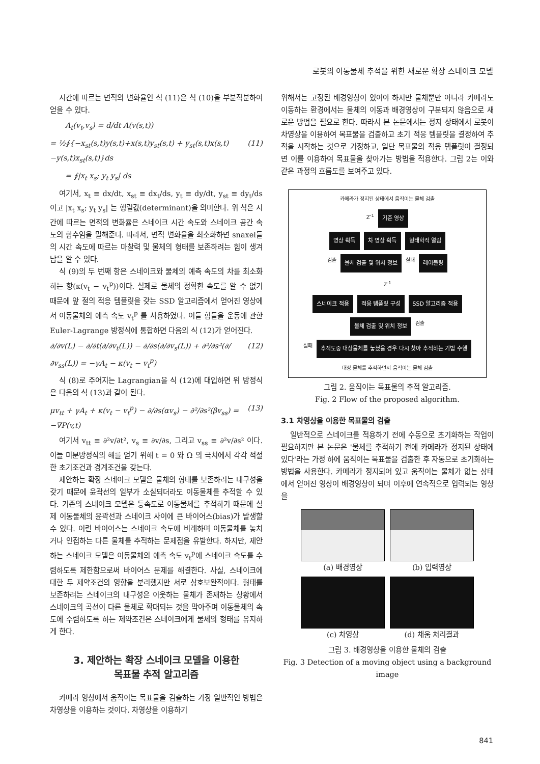로봇의 이동물체 추적을 위한 새로운 확장 스네이크 모델
시간에 따르는 면적의 변화율인 식 (11)은 식 (10)을 부분적분하여 얻을 수 있다.
A<sub>t</sub>(v<sub>t</sub>,v<sub>s</sub>) = d/dt A(v(s,t))
= ½∮{−x<sub>st</sub>(s,t)y(s,t)+x(s,t)y<sub>st</sub>(s,t) + y<sub>st</sub>(s,t)x(s,t)−y(s,t)x<sub>st</sub>(s,t)}ds (11)
= ∮|x<sub>t</sub> x<sub>s</sub>; y<sub>t</sub> y<sub>s</sub>| ds
여기서, x<sub>t</sub> ≡ dx/dt, x<sub>st</sub> ≡ dx<sub>t</sub>/ds, y<sub>t</sub> ≡ dy/dt, y<sub>st</sub> ≡ dy<sub>t</sub>/ds 이고 |x<sub>t</sub> x<sub>s</sub>; y<sub>t</sub> y<sub>s</sub>| 는 행렬값(determinant)을 의미한다. 위 식은 시간에 따르는 면적의 변화율은 스네이크 시간 속도와 스네이크 공간 속도의 함수임을 말해준다. 따라서, 면적 변화율을 최소화하면 snaxel들의 시간 속도에 따르는 마찰력 및 물체의 형태를 보존하려는 힘이 생겨남을 알 수 있다.
식 (9)의 두 번째 항은 스네이크와 물체의 예측 속도의 차를 최소화하는 항(κ(v<sub>t</sub> − v<sub>t</sub><sup>p</sup>))이다. 실제로 물체의 정확한 속도를 알 수 없기 때문에 앞 절의 적응 템플릿을 갖는 SSD 알고리즘에서 얻어진 영상에서 이동물체의 예측 속도 v<sub>t</sub><sup>p</sup> 를 사용하였다. 이들 힘들을 운동에 관한 Euler-Lagrange 방정식에 통합하면 다음의 식 (12)가 얻어진다.
∂/∂v(L) − ∂/∂t(∂/∂v<sub>t</sub>(L)) − ∂/∂s(∂/∂v<sub>s</sub>(L)) + ∂²/∂s²(∂/∂v<sub>ss</sub>(L)) = −γA<sub>t</sub> − κ(v<sub>t</sub> − v<sub>t</sub><sup>p</sup>) (12)
식 (8)로 주어지는 Lagrangian을 식 (12)에 대입하면 위 방정식은 다음의 식 (13)과 같이 된다.
μv<sub>tt</sub> + γA<sub>t</sub> + κ(v<sub>t</sub> − v<sub>t</sub><sup>p</sup>) − ∂/∂s(αv<sub>s</sub>) − ∂²/∂s²(βv<sub>ss</sub>) = −∇P(v,t) (13)
여기서 v<sub>tt</sub> ≡ ∂²v/∂t², v<sub>s</sub> ≡ ∂v/∂s, 그리고 v<sub>ss</sub> ≡ ∂²v/∂s² 이다. 이들 미분방정식의 해를 얻기 위해 t = 0 와 Ω 의 극치에서 각각 적절한 초기조건과 경계조건을 갖는다.
제안하는 확장 스네이크 모델은 물체의 형태를 보존하려는 내구성을 갖기 때문에 윤곽선의 일부가 소실되더라도 이동물체를 추적할 수 있다. 기존의 스네이크 모델은 등속도로 이동물체를 추적하기 때문에 실제 이동물체의 윤곽선과 스네이크 사이에 큰 바이어스(bias)가 발생할 수 있다. 이런 바이어스는 스네이크 속도에 비례하며 이동물체를 놓치거나 인접하는 다른 물체를 추적하는 문제점을 유발한다. 하지만, 제안하는 스네이크 모델은 이동물체의 예측 속도 v<sub>t</sub><sup>p</sup>에 스네이크 속도를 수렴하도록 제한함으로써 바이어스 문제를 해결한다. 사실, 스네이크에 대한 두 제약조건의 영향을 분리했지만 서로 상호보완적이다. 형태를 보존하려는 스네이크의 내구성은 이웃하는 물체가 존재하는 상황에서 스네이크의 곡선이 다른 물체로 확대되는 것을 막아주며 이동물체의 속도에 수렴하도록 하는 제약조건은 스네이크에게 물체의 형태를 유지하게 한다.
3. 제안하는 확장 스네이크 모델을 이용한
목표물 추적 알고리즘
카메라 영상에서 움직이는 목표물을 검출하는 가장 일반적인 방법은 차영상을 이용하는 것이다. 차영상을 이용하기
위해서는 고정된 배경영상이 있어야 하지만 물체뿐만 아니라 카메라도 이동하는 환경에서는 물체의 이동과 배경영상이 구분되지 않음으로 새로운 방법을 필요로 한다. 따라서 본 논문에서는 정지 상태에서 로봇이 차영상을 이용하여 목표물을 검출하고 초기 적응 템플릿을 결정하여 추적을 시작하는 것으로 가정하고, 일단 목표물의 적응 템플릿이 결정되면 이를 이용하여 목표물을 찾아가는 방법을 적용한다. 그림 2는 이와 같은 과정의 흐름도를 보여주고 있다.
카메라가 정지된 상태에서 움직이는 물체 검출
Z<sup>-1</sup>
기준 영상
영상 획득 차 영상 획득 형태학적 열림
검출
물체 검출 및 위치 정보
실패
레이블링
Z<sup>-1</sup>
스네이크 적용 적응 템플릿 구성 SSD 알고리즘 적용
물체 검출 및 위치 정보
검출
실패
추적도중 대상물체를 놓쳤을 경우 다시 찾아 추적하는 기법 수행
대상 물체를 추적하면서 움직이는 물체 검출
그림 2. 움직이는 목표물의 추적 알고리즘.
Fig. 2 Flow of the proposed algorithm.
3.1 차영상을 이용한 목표물의 검출
일반적으로 스네이크를 적용하기 전에 수동으로 초기화하는 작업이 필요하지만 본 논문은 '물체를 추적하기 전에 카메라가 정지된 상태에 있다'라는 가정 하에 움직이는 목표물을 검출한 후 자동으로 초기화하는 방법을 사용한다. 카메라가 정지되어 있고 움직이는 물체가 없는 상태에서 얻어진 영상이 배경영상이 되며 이후에 연속적으로 입력되는 영상을
(a) 배경영상
(b) 입력영상
(c) 차영상
(d) 채움 처리결과
그림 3. 배경영상을 이용한 물체의 검출
Fig. 3 Detection of a moving object using a background image
841